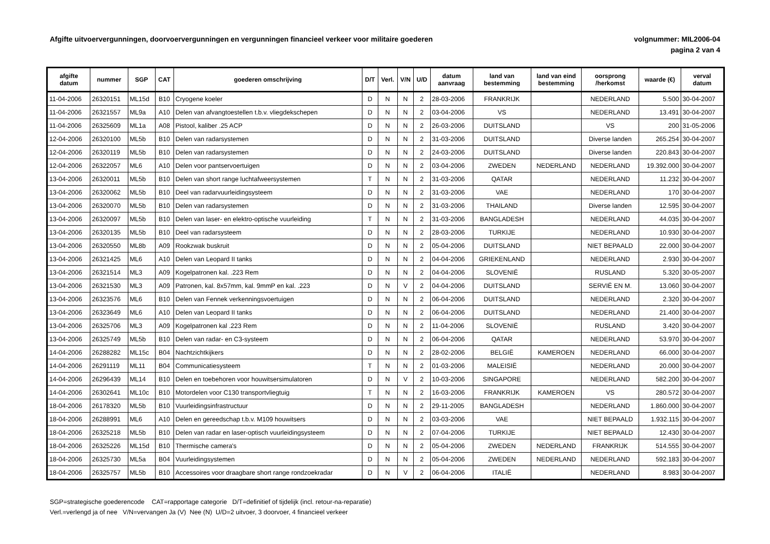Afgifte uitvoervergunningen, doorvoervergunningen en vergunningen financieel verkeer voor militaire goederen
volgnummer: MIL2006-04
pagina 2 van 4
| afgifte datum | nummer | SGP | CAT | goederen omschrijving | D/T | Verl. | V/N | U/D | datum aanvraag | land van bestemming | land van eind bestemming | oorsprong /herkomst | waarde (€) | verval datum |
| --- | --- | --- | --- | --- | --- | --- | --- | --- | --- | --- | --- | --- | --- | --- |
| 11-04-2006 | 26320151 | ML15d | B10 | Cryogene koeler | D | N | N | 2 | 28-03-2006 | FRANKRIJK | | NEDERLAND | 5.500 | 30-04-2007 |
| 11-04-2006 | 26321557 | ML9a | A10 | Delen van afvangtoestellen t.b.v. vliegdekschepen | D | N | N | 2 | 03-04-2006 | VS | | NEDERLAND | 13.491 | 30-04-2007 |
| 11-04-2006 | 26325609 | ML1a | A08 | Pistool, kaliber .25 ACP | D | N | N | 2 | 26-03-2006 | DUITSLAND | | VS | 200 | 31-05-2006 |
| 12-04-2006 | 26320100 | ML5b | B10 | Delen van radarsystemen | D | N | N | 2 | 31-03-2006 | DUITSLAND | | Diverse landen | 265.254 | 30-04-2007 |
| 12-04-2006 | 26320119 | ML5b | B10 | Delen van radarsystemen | D | N | N | 2 | 24-03-2006 | DUITSLAND | | Diverse landen | 220.843 | 30-04-2007 |
| 12-04-2006 | 26322057 | ML6 | A10 | Delen voor pantservoertuigen | D | N | N | 2 | 03-04-2006 | ZWEDEN | NEDERLAND | NEDERLAND | 19.392.000 | 30-04-2007 |
| 13-04-2006 | 26320011 | ML5b | B10 | Delen van short range luchtafweersystemen | T | N | N | 2 | 31-03-2006 | QATAR | | NEDERLAND | 11.232 | 30-04-2007 |
| 13-04-2006 | 26320062 | ML5b | B10 | Deel van radarvuurleidingsysteem | D | N | N | 2 | 31-03-2006 | VAE | | NEDERLAND | 170 | 30-04-2007 |
| 13-04-2006 | 26320070 | ML5b | B10 | Delen van radarsystemen | D | N | N | 2 | 31-03-2006 | THAILAND | | Diverse landen | 12.595 | 30-04-2007 |
| 13-04-2006 | 26320097 | ML5b | B10 | Delen van laser- en elektro-optische vuurleiding | T | N | N | 2 | 31-03-2006 | BANGLADESH | | NEDERLAND | 44.035 | 30-04-2007 |
| 13-04-2006 | 26320135 | ML5b | B10 | Deel van radarsysteem | D | N | N | 2 | 28-03-2006 | TURKIJE | | NEDERLAND | 10.930 | 30-04-2007 |
| 13-04-2006 | 26320550 | ML8b | A09 | Rookzwak buskruit | D | N | N | 2 | 05-04-2006 | DUITSLAND | | NIET BEPAALD | 22.000 | 30-04-2007 |
| 13-04-2006 | 26321425 | ML6 | A10 | Delen van Leopard II tanks | D | N | N | 2 | 04-04-2006 | GRIEKENLAND | | NEDERLAND | 2.930 | 30-04-2007 |
| 13-04-2006 | 26321514 | ML3 | A09 | Kogelpatronen kal. .223 Rem | D | N | N | 2 | 04-04-2006 | SLOVENIË | | RUSLAND | 5.320 | 30-05-2007 |
| 13-04-2006 | 26321530 | ML3 | A09 | Patronen, kal. 8x57mm, kal. 9mmP en kal. .223 | D | N | V | 2 | 04-04-2006 | DUITSLAND | | SERVIË EN M. | 13.060 | 30-04-2007 |
| 13-04-2006 | 26323576 | ML6 | B10 | Delen van Fennek verkenningsvoertuigen | D | N | N | 2 | 06-04-2006 | DUITSLAND | | NEDERLAND | 2.320 | 30-04-2007 |
| 13-04-2006 | 26323649 | ML6 | A10 | Delen van Leopard II tanks | D | N | N | 2 | 06-04-2006 | DUITSLAND | | NEDERLAND | 21.400 | 30-04-2007 |
| 13-04-2006 | 26325706 | ML3 | A09 | Kogelpatronen kal .223 Rem | D | N | N | 2 | 11-04-2006 | SLOVENIË | | RUSLAND | 3.420 | 30-04-2007 |
| 13-04-2006 | 26325749 | ML5b | B10 | Delen van radar- en C3-systeem | D | N | N | 2 | 06-04-2006 | QATAR | | NEDERLAND | 53.970 | 30-04-2007 |
| 14-04-2006 | 26288282 | ML15c | B04 | Nachtzichtkijkers | D | N | N | 2 | 28-02-2006 | BELGIË | KAMEROEN | NEDERLAND | 66.000 | 30-04-2007 |
| 14-04-2006 | 26291119 | ML11 | B04 | Communicatiesysteem | T | N | N | 2 | 01-03-2006 | MALEISIË | | NEDERLAND | 20.000 | 30-04-2007 |
| 14-04-2006 | 26296439 | ML14 | B10 | Delen en toebehoren voor houwitsersimulatoren | D | N | V | 2 | 10-03-2006 | SINGAPORE | | NEDERLAND | 582.200 | 30-04-2007 |
| 14-04-2006 | 26302641 | ML10c | B10 | Motordelen voor C130 transportvliegtuig | T | N | N | 2 | 16-03-2006 | FRANKRIJK | KAMEROEN | VS | 280.572 | 30-04-2007 |
| 18-04-2006 | 26178320 | ML5b | B10 | Vuurleidingsinfrastructuur | D | N | N | 2 | 29-11-2005 | BANGLADESH | | NEDERLAND | 1.860.000 | 30-04-2007 |
| 18-04-2006 | 26288991 | ML6 | A10 | Delen en gereedschap t.b.v. M109 houwitsers | D | N | N | 2 | 03-03-2006 | VAE | | NIET BEPAALD | 1.932.115 | 30-04-2007 |
| 18-04-2006 | 26325218 | ML5b | B10 | Delen van radar en laser-optisch vuurleidingsysteem | D | N | N | 2 | 07-04-2006 | TURKIJE | | NIET BEPAALD | 12.430 | 30-04-2007 |
| 18-04-2006 | 26325226 | ML15d | B10 | Thermische camera's | D | N | N | 2 | 05-04-2006 | ZWEDEN | NEDERLAND | FRANKRIJK | 514.555 | 30-04-2007 |
| 18-04-2006 | 26325730 | ML5a | B04 | Vuurleidingsystemen | D | N | N | 2 | 05-04-2006 | ZWEDEN | NEDERLAND | NEDERLAND | 592.183 | 30-04-2007 |
| 18-04-2006 | 26325757 | ML5b | B10 | Accessoires voor draagbare short range rondzoekradar | D | N | V | 2 | 06-04-2006 | ITALIË | | NEDERLAND | 8.983 | 30-04-2007 |
SGP=strategische goederencode CAT=rapportage categorie D/T=definitief of tijdelijk (incl. retour-na-reparatie)
Verl.=verlengd ja of nee V/N=vervangen Ja (V) Nee (N) U/D=2 uitvoer, 3 doorvoer, 4 financieel verkeer